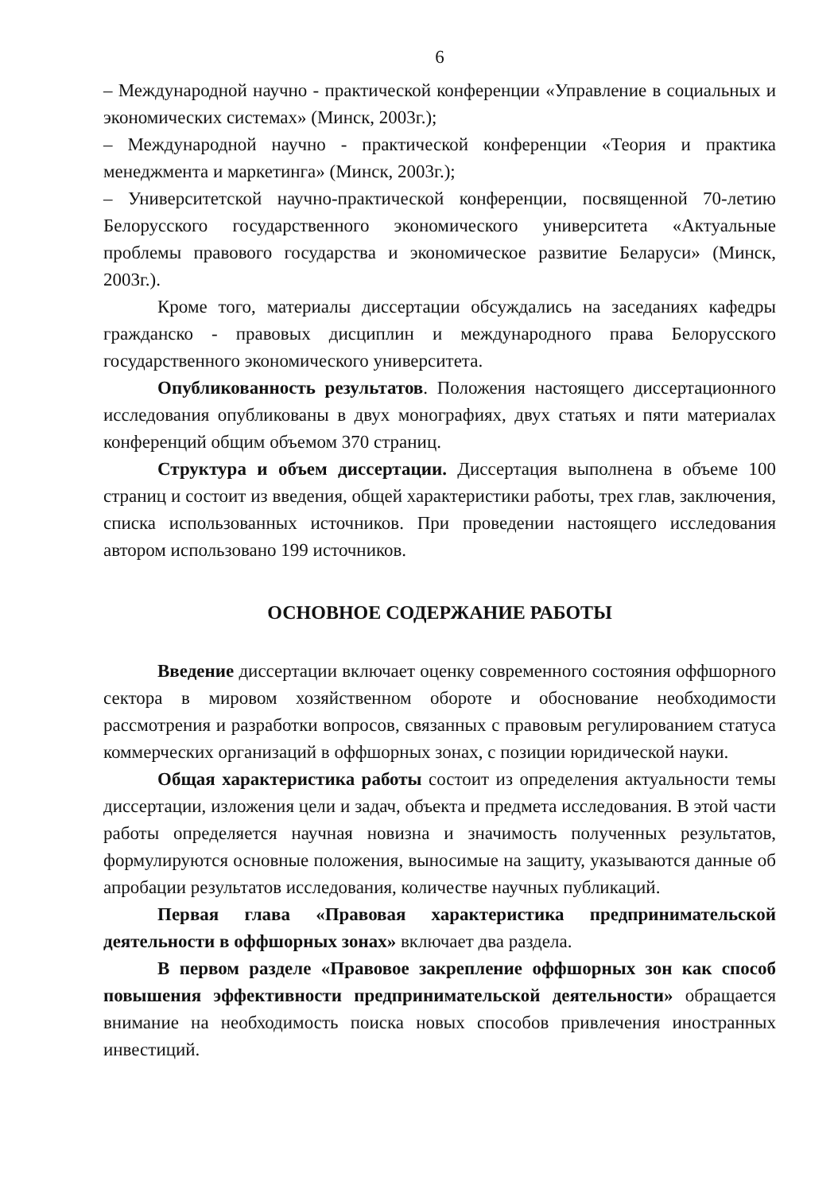6
– Международной научно - практической конференции «Управление в социальных и экономических системах» (Минск, 2003г.);
– Международной научно - практической конференции «Теория и практика менеджмента и маркетинга» (Минск, 2003г.);
– Университетской научно-практической конференции, посвященной 70-летию Белорусского государственного экономического университета «Актуальные проблемы правового государства и экономическое развитие Беларуси» (Минск, 2003г.).
Кроме того, материалы диссертации обсуждались на заседаниях кафедры гражданско - правовых дисциплин и международного права Белорусского государственного экономического университета.
Опубликованность результатов. Положения настоящего диссертационного исследования опубликованы в двух монографиях, двух статьях и пяти материалах конференций общим объемом 370 страниц.
Структура и объем диссертации. Диссертация выполнена в объеме 100 страниц и состоит из введения, общей характеристики работы, трех глав, заключения, списка использованных источников. При проведении настоящего исследования автором использовано 199 источников.
ОСНОВНОЕ СОДЕРЖАНИЕ РАБОТЫ
Введение диссертации включает оценку современного состояния оффшорного сектора в мировом хозяйственном обороте и обоснование необходимости рассмотрения и разработки вопросов, связанных с правовым регулированием статуса коммерческих организаций в оффшорных зонах, с позиции юридической науки.
Общая характеристика работы состоит из определения актуальности темы диссертации, изложения цели и задач, объекта и предмета исследования. В этой части работы определяется научная новизна и значимость полученных результатов, формулируются основные положения, выносимые на защиту, указываются данные об апробации результатов исследования, количестве научных публикаций.
Первая глава «Правовая характеристика предпринимательской деятельности в оффшорных зонах» включает два раздела.
В первом разделе «Правовое закрепление оффшорных зон как способ повышения эффективности предпринимательской деятельности» обращается внимание на необходимость поиска новых способов привлечения иностранных инвестиций.